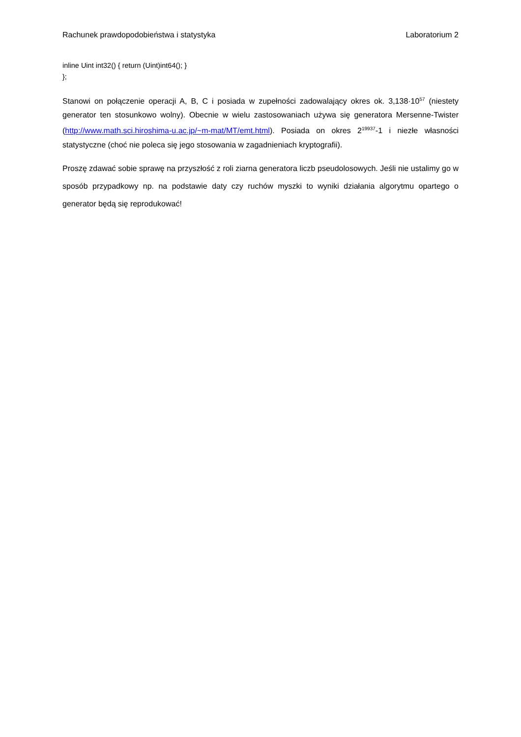Rachunek prawdopodobieństwa i statystyka Laboratorium 2
inline Uint int32() { return (Uint)int64(); }
};
Stanowi on połączenie operacji A, B, C i posiada w zupełności zadowalający okres ok. 3,138·10<sup>57</sup> (niestety generator ten stosunkowo wolny). Obecnie w wielu zastosowaniach używa się generatora Mersenne-Twister (http://www.math.sci.hiroshima-u.ac.jp/~m-mat/MT/emt.html). Posiada on okres 2<sup>19937</sup>-1 i niezłe własności statystyczne (choć nie poleca się jego stosowania w zagadnieniach kryptografii).
Proszę zdawać sobie sprawę na przyszłość z roli ziarna generatora liczb pseudolosowych. Jeśli nie ustalimy go w sposób przypadkowy np. na podstawie daty czy ruchów myszki to wyniki działania algorytmu opartego o generator będą się reprodukować!